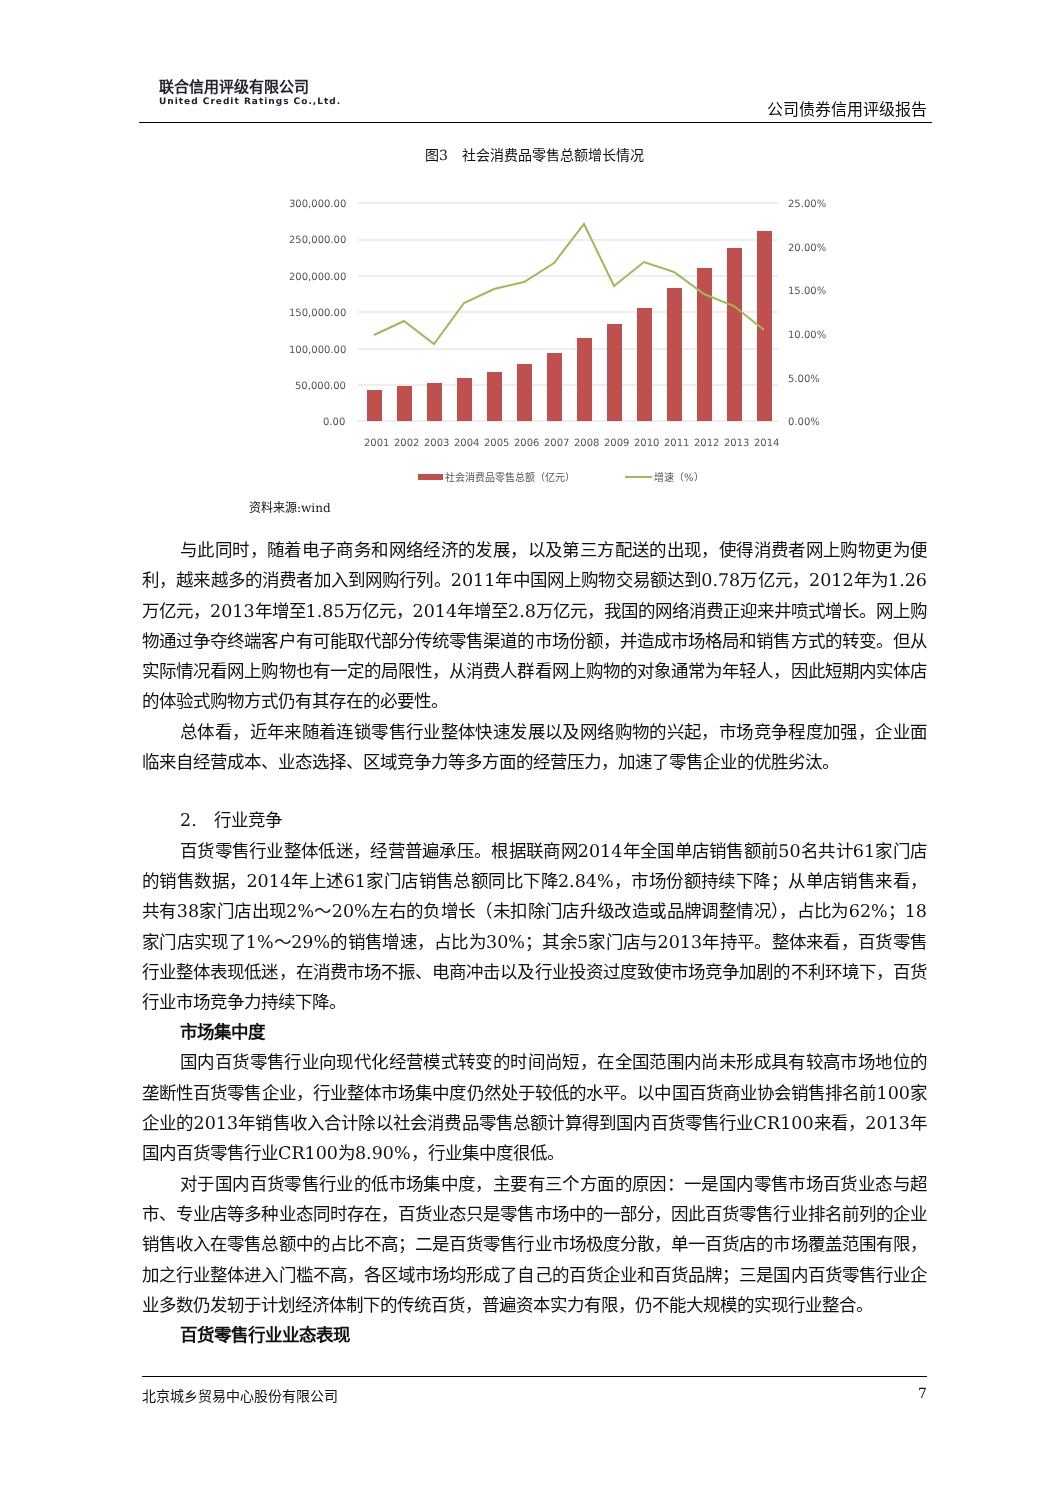联合信用评级有限公司
United Credit Ratings Co.,Ltd.
公司债券信用评级报告
图3　社会消费品零售总额增长情况
300,000.00
250,000.00
200,000.00
150,000.00
100,000.00
50,000.00
0.00
25.00%
20.00%
15.00%
10.00%
5.00%
0.00%
2001
2002
2003
2004
2005
2006
2007
2008
2009
2010
2011
2012
2013
2014
社会消费品零售总额（亿元）
增速（%）
资料来源:wind
与此同时，随着电子商务和网络经济的发展，以及第三方配送的出现，使得消费者网上购物更为便利，越来越多的消费者加入到网购行列。2011年中国网上购物交易额达到0.78万亿元，2012年为1.26万亿元，2013年增至1.85万亿元，2014年增至2.8万亿元，我国的网络消费正迎来井喷式增长。网上购物通过争夺终端客户有可能取代部分传统零售渠道的市场份额，并造成市场格局和销售方式的转变。但从实际情况看网上购物也有一定的局限性，从消费人群看网上购物的对象通常为年轻人，因此短期内实体店的体验式购物方式仍有其存在的必要性。
总体看，近年来随着连锁零售行业整体快速发展以及网络购物的兴起，市场竞争程度加强，企业面临来自经营成本、业态选择、区域竞争力等多方面的经营压力，加速了零售企业的优胜劣汰。
2.　行业竞争
百货零售行业整体低迷，经营普遍承压。根据联商网2014年全国单店销售额前50名共计61家门店的销售数据，2014年上述61家门店销售总额同比下降2.84%，市场份额持续下降；从单店销售来看，共有38家门店出现2%～20%左右的负增长（未扣除门店升级改造或品牌调整情况），占比为62%；18家门店实现了1%～29%的销售增速，占比为30%；其余5家门店与2013年持平。整体来看，百货零售行业整体表现低迷，在消费市场不振、电商冲击以及行业投资过度致使市场竞争加剧的不利环境下，百货行业市场竞争力持续下降。
市场集中度
国内百货零售行业向现代化经营模式转变的时间尚短，在全国范围内尚未形成具有较高市场地位的垄断性百货零售企业，行业整体市场集中度仍然处于较低的水平。以中国百货商业协会销售排名前100家企业的2013年销售收入合计除以社会消费品零售总额计算得到国内百货零售行业CR100来看，2013年国内百货零售行业CR100为8.90%，行业集中度很低。
对于国内百货零售行业的低市场集中度，主要有三个方面的原因：一是国内零售市场百货业态与超市、专业店等多种业态同时存在，百货业态只是零售市场中的一部分，因此百货零售行业排名前列的企业销售收入在零售总额中的占比不高；二是百货零售行业市场极度分散，单一百货店的市场覆盖范围有限，加之行业整体进入门槛不高，各区域市场均形成了自己的百货企业和百货品牌；三是国内百货零售行业企业多数仍发轫于计划经济体制下的传统百货，普遍资本实力有限，仍不能大规模的实现行业整合。
百货零售行业业态表现
北京城乡贸易中心股份有限公司 7